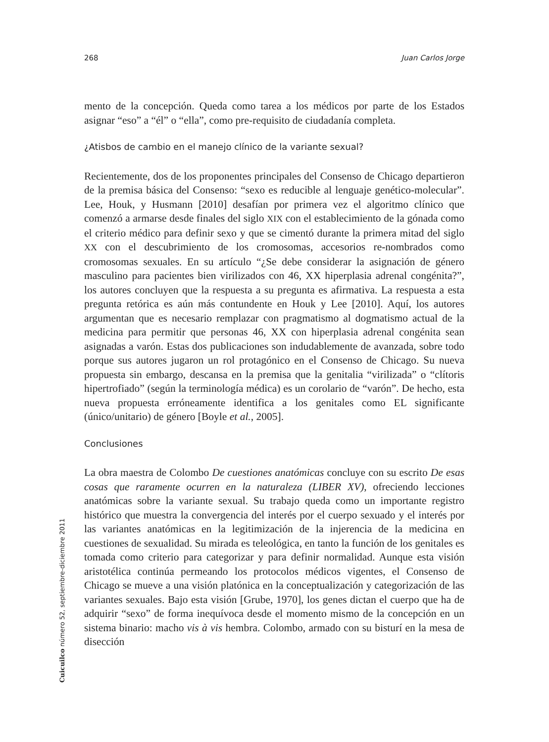268 Juan Carlos Jorge
mento de la concepción. Queda como tarea a los médicos por parte de los Estados asignar “eso” a “él” o “ella”, como pre-requisito de ciudadanía completa.
¿Atisbos de cambio en el manejo clínico de la variante sexual?
Recientemente, dos de los proponentes principales del Consenso de Chicago departieron de la premisa básica del Consenso: “sexo es reducible al lenguaje genético-molecular”. Lee, Houk, y Husmann [2010] desafían por primera vez el algoritmo clínico que comenzó a armarse desde finales del siglo XIX con el establecimiento de la gónada como el criterio médico para definir sexo y que se cimentó durante la primera mitad del siglo XX con el descubrimiento de los cromosomas, accesorios re-nombrados como cromosomas sexuales. En su artículo “¿Se debe considerar la asignación de género masculino para pacientes bien virilizados con 46, XX hiperplasia adrenal congénita?”, los autores concluyen que la respuesta a su pregunta es afirmativa. La respuesta a esta pregunta retórica es aún más contundente en Houk y Lee [2010]. Aquí, los autores argumentan que es necesario remplazar con pragmatismo al dogmatismo actual de la medicina para permitir que personas 46, XX con hiperplasia adrenal congénita sean asignadas a varón. Estas dos publicaciones son indudablemente de avanzada, sobre todo porque sus autores jugaron un rol protagónico en el Consenso de Chicago. Su nueva propuesta sin embargo, descansa en la premisa que la genitalia “virilizada” o “clítoris hipertrofiado” (según la terminología médica) es un corolario de “varón”. De hecho, esta nueva propuesta erróneamente identifica a los genitales como EL significante (único/unitario) de género [Boyle et al., 2005].
Conclusiones
La obra maestra de Colombo De cuestiones anatómicas concluye con su escrito De esas cosas que raramente ocurren en la naturaleza (LIBER XV), ofreciendo lecciones anatómicas sobre la variante sexual. Su trabajo queda como un importante registro histórico que muestra la convergencia del interés por el cuerpo sexuado y el interés por las variantes anatómicas en la legitimización de la injerencia de la medicina en cuestiones de sexualidad. Su mirada es teleológica, en tanto la función de los genitales es tomada como criterio para categorizar y para definir normalidad. Aunque esta visión aristotélica continúa permeando los protocolos médicos vigentes, el Consenso de Chicago se mueve a una visión platónica en la conceptualización y categorización de las variantes sexuales. Bajo esta visión [Grube, 1970], los genes dictan el cuerpo que ha de adquirir “sexo” de forma inequívoca desde el momento mismo de la concepción en un sistema binario: macho vis à vis hembra. Colombo, armado con su bisturí en la mesa de disección
Cuicuilco número 52, septiembre-diciembre 2011